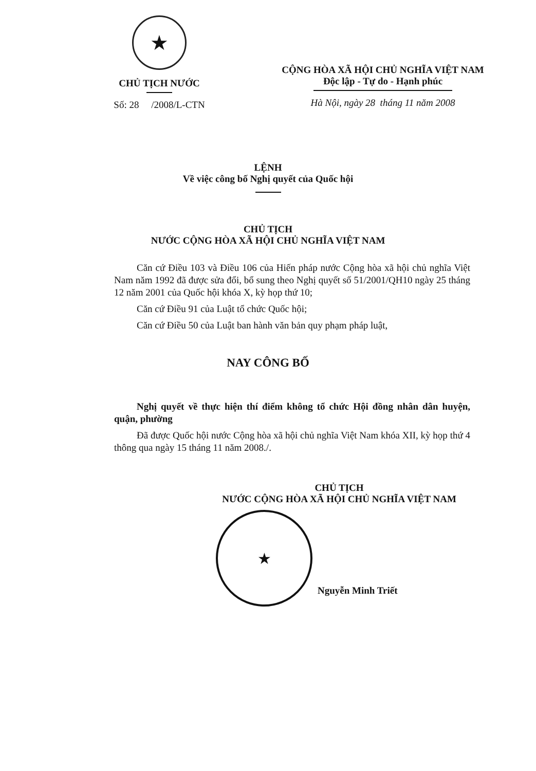★
CHỦ TỊCH NƯỚC
Số: 28 /2008/L-CTN
CỘNG HÒA XÃ HỘI CHỦ NGHĨA VIỆT NAM
Độc lập - Tự do - Hạnh phúc
Hà Nội, ngày 28 tháng 11 năm 2008
LỆNH
Về việc công bố Nghị quyết của Quốc hội
CHỦ TỊCH
NƯỚC CỘNG HÒA XÃ HỘI CHỦ NGHĨA VIỆT NAM
Căn cứ Điều 103 và Điều 106 của Hiến pháp nước Cộng hòa xã hội chủ nghĩa Việt Nam năm 1992 đã được sửa đổi, bổ sung theo Nghị quyết số 51/2001/QH10 ngày 25 tháng 12 năm 2001 của Quốc hội khóa X, kỳ họp thứ 10;
Căn cứ Điều 91 của Luật tổ chức Quốc hội;
Căn cứ Điều 50 của Luật ban hành văn bản quy phạm pháp luật,
NAY CÔNG BỐ
Nghị quyết về thực hiện thí điểm không tổ chức Hội đồng nhân dân huyện, quận, phường
Đã được Quốc hội nước Cộng hòa xã hội chủ nghĩa Việt Nam khóa XII, kỳ họp thứ 4 thông qua ngày 15 tháng 11 năm 2008./.
CHỦ TỊCH
NƯỚC CỘNG HÒA XÃ HỘI CHỦ NGHĨA VIỆT NAM
★
Nguyễn Minh Triết